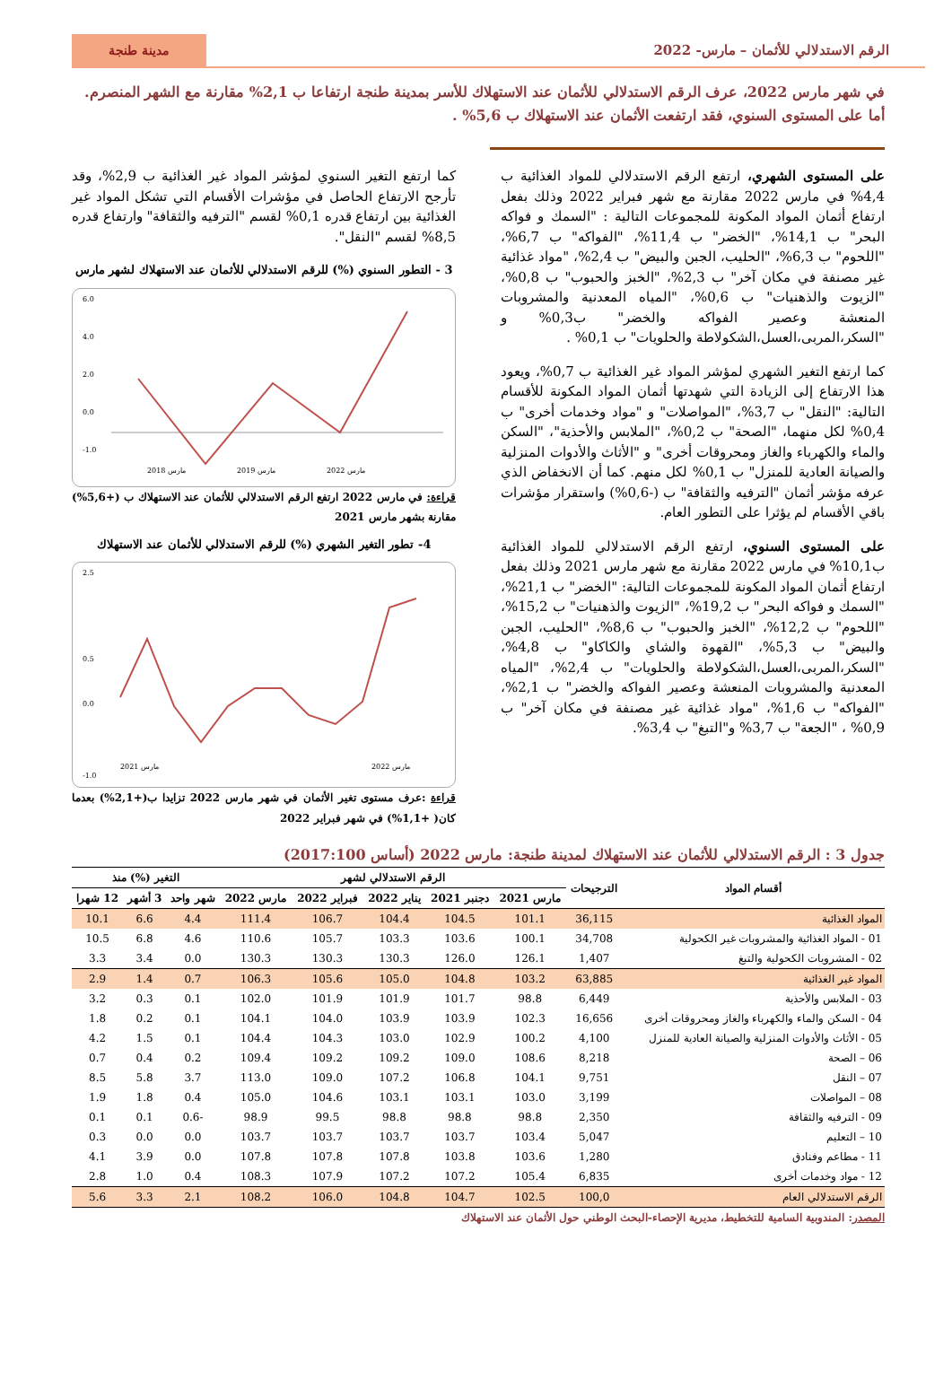الرقم الاستدلالي للأثمان – مارس- 2022
مدينة طنجة
في شهر مارس 2022، عرف الرقم الاستدلالي للأثمان عند الاستهلاك للأسر بمدينة طنجة ارتفاعا ب 2,1% مقارنة مع الشهر المنصرم. أما على المستوى السنوي، فقد ارتفعت الأثمان عند الاستهلاك ب 5,6% .
على المستوى الشهري، ارتفع الرقم الاستدلالي للمواد الغذائية ب 4,4% في مارس 2022 مقارنة مع شهر فبراير 2022 وذلك بفعل ارتفاع أثمان المواد المكونة للمجموعات التالية : "السمك و فواكه البحر" ب 14,1%، "الخضر" ب 11,4%، "الفواكه" ب 6,7%، "اللحوم" ب 6,3%، "الحليب، الجبن والبيض" ب 2,4%، "مواد غذائية غير مصنفة في مكان آخر" ب 2,3%، "الخبز والحبوب" ب 0,8%، "الزيوت والذهنيات" ب 0,6%، "المياه المعدنية والمشروبات المنعشة وعصير الفواكه والخضر" ب0,3% و "السكر،المربى،العسل،الشكولاطة والحلويات" ب 0,1% .
كما ارتفع التغير الشهري لمؤشر المواد غير الغذائية ب 0,7%، ويعود هذا الارتفاع إلى الزيادة التي شهدتها أثمان المواد المكونة للأقسام التالية: "النقل" ب 3,7%، "المواصلات" و "مواد وخدمات أخرى" ب 0,4% لكل منهما، "الصحة" ب 0,2%، "الملابس والأحذية"، "السكن والماء والكهرباء والغاز ومحروقات أخرى" و "الأثاث والأدوات المنزلية والصيانة العادية للمنزل" ب 0,1% لكل منهم. كما أن الانخفاض الذي عرفه مؤشر أثمان "الترفيه والثقافة" ب (-0,6%) واستقرار مؤشرات باقي الأقسام لم يؤثرا على التطور العام.
على المستوى السنوي، ارتفع الرقم الاستدلالي للمواد الغذائية ب10,1% في مارس 2022 مقارنة مع شهر مارس 2021 وذلك بفعل ارتفاع أثمان المواد المكونة للمجموعات التالية: "الخضر" ب 21,1%، "السمك و فواكه البحر" ب 19,2%، "الزيوت والذهنيات" ب 15,2%، "اللحوم" ب 12,2%، "الخبز والحبوب" ب 8,6%، "الحليب، الجبن والبيض" ب 5,3%، "القهوة والشاي والكاكاو" ب 4,8%، "السكر،المربى،العسل،الشكولاطة والحلويات" ب 2,4%، "المياه المعدنية والمشروبات المنعشة وعصير الفواكه والخضر" ب 2,1%، "الفواكه" ب 1,6%، "مواد غذائية غير مصنفة في مكان آخر" ب 0,9% ، "الجعة" ب 3,7% و"التبغ" ب 3,4%.
كما ارتفع التغير السنوي لمؤشر المواد غير الغذائية ب 2,9%، وقد تأرجح الارتفاع الحاصل في مؤشرات الأقسام التي تشكل المواد غير الغذائية بين ارتفاع قدره 0,1% لقسم "الترفيه والثقافة" وارتفاع قدره 8,5% لقسم "النقل".
3 - التطور السنوي (%) للرقم الاستدلالي للأثمان عند الاستهلاك لشهر مارس
6.0
4.0
2.0
0.0
-1.0
مارس 2018
مارس 2019
مارس 2022
قراءة: في مارس 2022 ارتفع الرقم الاستدلالي للأثمان عند الاستهلاك ب (+5,6%) مقارنة بشهر مارس 2021
4- تطور التغير الشهري (%) للرقم الاستدلالي للأثمان عند الاستهلاك
2.5
0.5
0.0
-1.0
مارس 2021
مارس 2022
قراءة :عرف مستوى تغير الأثمان في شهر مارس 2022 تزايدا ب(+2,1%) بعدما كان( +1,1%) في شهر فبراير 2022
جدول 3 : الرقم الاستدلالي للأثمان عند الاستهلاك لمدينة طنجة: مارس 2022 (أساس 2017:100)
| أقسام المواد | الترجيحات | الرقم الاستدلالي لشهر | | | | | التغير (%) منذ | | |
| --- | --- | --- | --- | --- | --- | --- | --- | --- | --- |
| | | مارس 2021 | دجنبر 2021 | يناير 2022 | فبراير 2022 | مارس 2022 | شهر واحد | 3 أشهر | 12 شهرا |
| المواد الغذائية | 36,115 | 101.1 | 104.5 | 104.4 | 106.7 | 111.4 | 4.4 | 6.6 | 10.1 |
| 01 - المواد الغذائية والمشروبات غير الكحولية | 34,708 | 100.1 | 103.6 | 103.3 | 105.7 | 110.6 | 4.6 | 6.8 | 10.5 |
| 02 - المشروبات الكحولية والتبغ | 1,407 | 126.1 | 126.0 | 130.3 | 130.3 | 130.3 | 0.0 | 3.4 | 3.3 |
| المواد غير الغذائية | 63,885 | 103.2 | 104.8 | 105.0 | 105.6 | 106.3 | 0.7 | 1.4 | 2.9 |
| 03 - الملابس والأحذية | 6,449 | 98.8 | 101.7 | 101.9 | 101.9 | 102.0 | 0.1 | 0.3 | 3.2 |
| 04 - السكن والماء والكهرباء والغاز ومحروقات أخرى | 16,656 | 102.3 | 103.9 | 103.9 | 104.0 | 104.1 | 0.1 | 0.2 | 1.8 |
| 05 - الأثاث والأدوات المنزلية والصيانة العادية للمنزل | 4,100 | 100.2 | 102.9 | 103.0 | 104.3 | 104.4 | 0.1 | 1.5 | 4.2 |
| 06 – الصحة | 8,218 | 108.6 | 109.0 | 109.2 | 109.2 | 109.4 | 0.2 | 0.4 | 0.7 |
| 07 – النقل | 9,751 | 104.1 | 106.8 | 107.2 | 109.0 | 113.0 | 3.7 | 5.8 | 8.5 |
| 08 – المواصلات | 3,199 | 103.0 | 103.1 | 103.1 | 104.6 | 105.0 | 0.4 | 1.8 | 1.9 |
| 09 - الترفيه والثقافة | 2,350 | 98.8 | 98.8 | 98.8 | 99.5 | 98.9 | -0.6 | 0.1 | 0.1 |
| 10 – التعليم | 5,047 | 103.4 | 103.7 | 103.7 | 103.7 | 103.7 | 0.0 | 0.0 | 0.3 |
| 11 - مطاعم وفنادق | 1,280 | 103.6 | 103.8 | 107.8 | 107.8 | 107.8 | 0.0 | 3.9 | 4.1 |
| 12 - مواد وخدمات أخرى | 6,835 | 105.4 | 107.2 | 107.2 | 107.9 | 108.3 | 0.4 | 1.0 | 2.8 |
| الرقم الاستدلالي العام | 100,0 | 102.5 | 104.7 | 104.8 | 106.0 | 108.2 | 2.1 | 3.3 | 5.6 |
المصدر: المندوبية السامية للتخطيط، مديرية الإحصاء-البحث الوطني حول الأثمان عند الاستهلاك